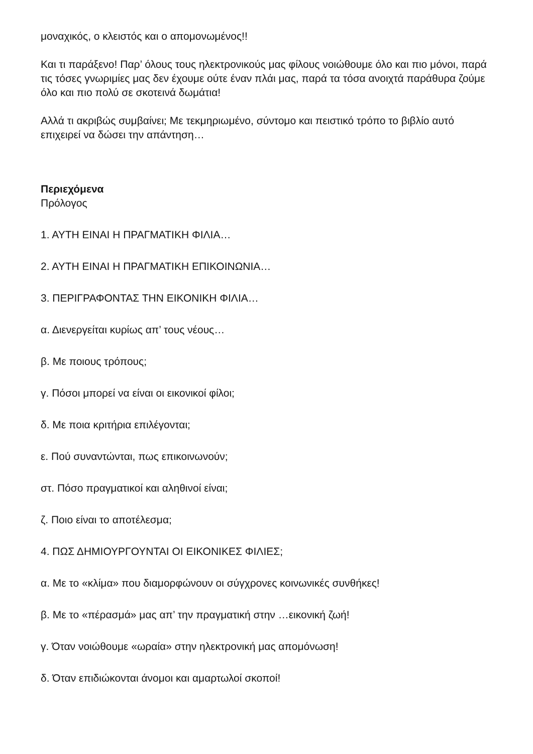μοναχικός, ο κλειστός και ο απομονωμένος!!
Και τι παράξενο! Παρ’ όλους τους ηλεκτρονικούς μας φίλους νοιώθουμε όλο και πιο μόνοι, παρά τις τόσες γνωριμίες μας δεν έχουμε ούτε έναν πλάι μας, παρά τα τόσα ανοιχτά παράθυρα ζούμε όλο και πιο πολύ σε σκοτεινά δωμάτια!
Αλλά τι ακριβώς συμβαίνει; Με τεκμηριωμένο, σύντομο και πειστικό τρόπο το βιβλίο αυτό επιχειρεί να δώσει την απάντηση…
Περιεχόμενα
Πρόλογος
1. ΑΥΤΗ ΕΙΝΑΙ Η ΠΡΑΓΜΑΤΙΚΗ ΦΙΛΙΑ…
2. ΑΥΤΗ ΕΙΝΑΙ Η ΠΡΑΓΜΑΤΙΚΗ ΕΠΙΚΟΙΝΩΝΙΑ…
3. ΠΕΡΙΓΡΑΦΟΝΤΑΣ ΤΗΝ ΕΙΚΟΝΙΚΗ ΦΙΛΙΑ…
α. Διενεργείται κυρίως απ’ τους νέους…
β. Με ποιους τρόπους;
γ. Πόσοι μπορεί να είναι οι εικονικοί φίλοι;
δ. Με ποια κριτήρια επιλέγονται;
ε. Πού συναντώνται, πως επικοινωνούν;
στ. Πόσο πραγματικοί και αληθινοί είναι;
ζ. Ποιο είναι το αποτέλεσμα;
4. ΠΩΣ ΔΗΜΙΟΥΡΓΟΥΝΤΑΙ ΟΙ ΕΙΚΟΝΙΚΕΣ ΦΙΛΙΕΣ;
α. Με το «κλίμα» που διαμορφώνουν οι σύγχρονες κοινωνικές συνθήκες!
β. Με το «πέρασμά» μας απ’ την πραγματική στην …εικονική ζωή!
γ. Όταν νοιώθουμε «ωραία» στην ηλεκτρονική μας απομόνωση!
δ. Όταν επιδιώκονται άνομοι και αμαρτωλοί σκοποί!